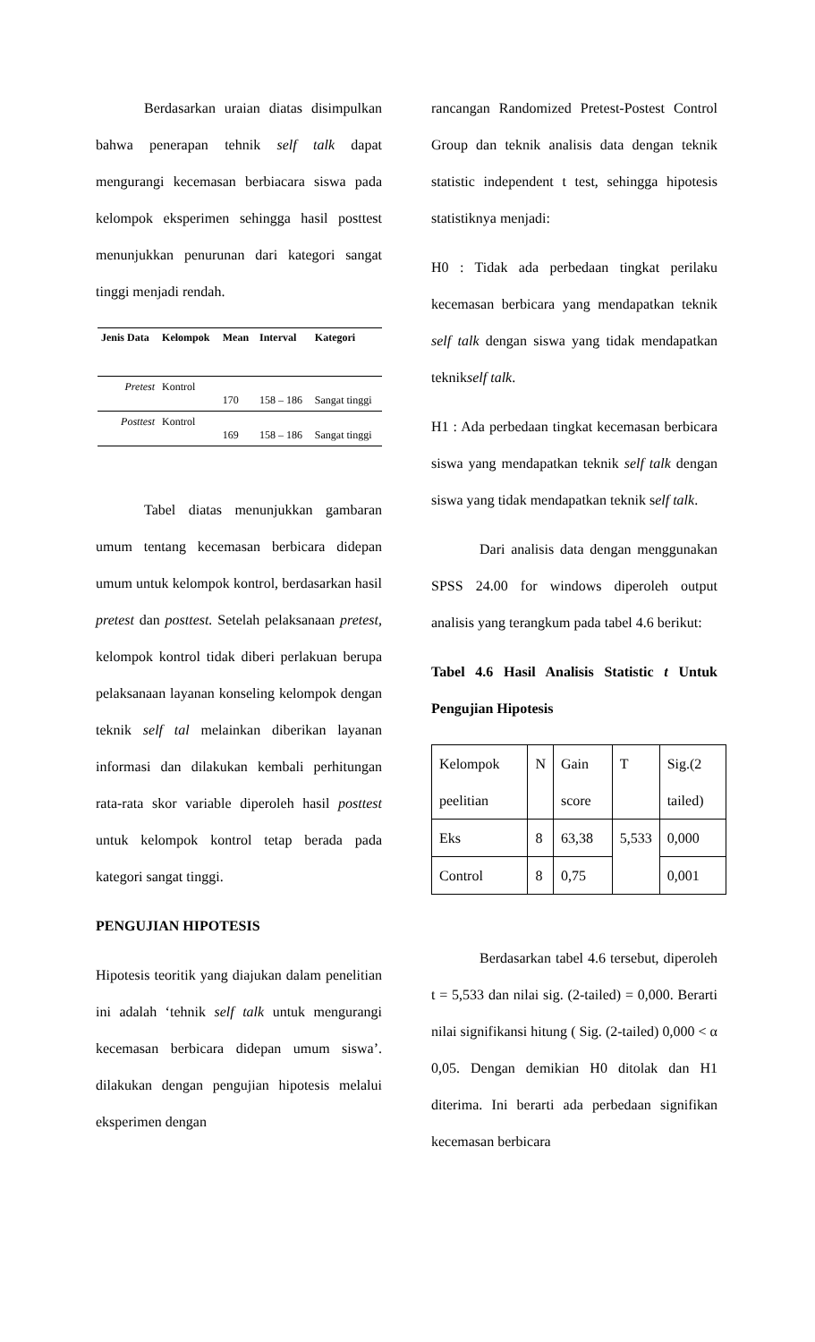Berdasarkan uraian diatas disimpulkan bahwa penerapan tehnik self talk dapat mengurangi kecemasan berbiacara siswa pada kelompok eksperimen sehingga hasil posttest menunjukkan penurunan dari kategori sangat tinggi menjadi rendah.
| Jenis Data | Kelompok | Mean | Interval | Kategori |
| --- | --- | --- | --- | --- |
| Pretest | Kontrol | 170 | 158 – 186 | Sangat tinggi |
| Posttest | Kontrol | 169 | 158 – 186 | Sangat tinggi |
Tabel diatas menunjukkan gambaran umum tentang kecemasan berbicara didepan umum untuk kelompok kontrol, berdasarkan hasil pretest dan posttest. Setelah pelaksanaan pretest, kelompok kontrol tidak diberi perlakuan berupa pelaksanaan layanan konseling kelompok dengan teknik self tal melainkan diberikan layanan informasi dan dilakukan kembali perhitungan rata-rata skor variable diperoleh hasil posttest untuk kelompok kontrol tetap berada pada kategori sangat tinggi.
PENGUJIAN HIPOTESIS
Hipotesis teoritik yang diajukan dalam penelitian ini adalah ‘tehnik self talk untuk mengurangi kecemasan berbicara didepan umum siswa’. dilakukan dengan pengujian hipotesis melalui eksperimen dengan
rancangan Randomized Pretest-Postest Control Group dan teknik analisis data dengan teknik statistic independent t test, sehingga hipotesis statistiknya menjadi:
H0 : Tidak ada perbedaan tingkat perilaku kecemasan berbicara yang mendapatkan teknik self talk dengan siswa yang tidak mendapatkan teknikself talk.
H1 : Ada perbedaan tingkat kecemasan berbicara siswa yang mendapatkan teknik self talk dengan siswa yang tidak mendapatkan teknik self talk.
Dari analisis data dengan menggunakan SPSS 24.00 for windows diperoleh output analisis yang terangkum pada tabel 4.6 berikut:
Tabel 4.6 Hasil Analisis Statistic t Untuk Pengujian Hipotesis
| Kelompok peelitian | N | Gain score | T | Sig.(2 tailed) |
| Eks | 8 | 63,38 | 5,533 | 0,000 |
| Control | 8 | 0,75 | | 0,001 |
Berdasarkan tabel 4.6 tersebut, diperoleh t = 5,533 dan nilai sig. (2-tailed) = 0,000. Berarti nilai signifikansi hitung ( Sig. (2-tailed) 0,000 < α 0,05. Dengan demikian H0 ditolak dan H1 diterima. Ini berarti ada perbedaan signifikan kecemasan berbicara